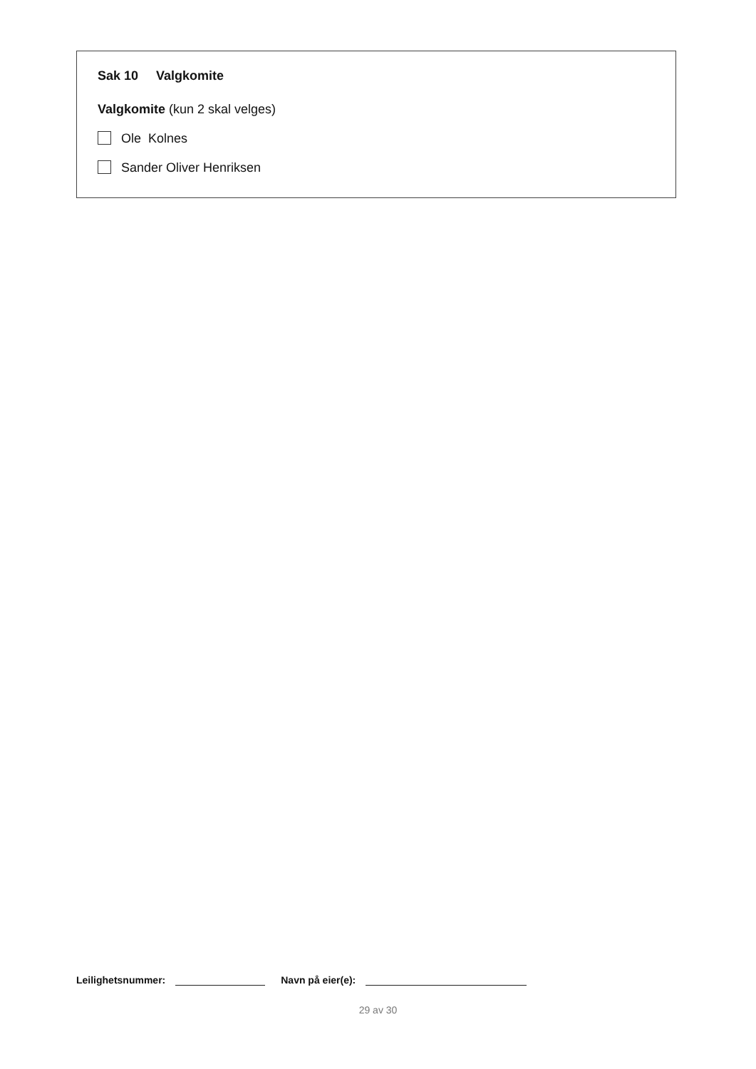Sak 10 Valgkomite
Valgkomite (kun 2 skal velges)
Ole Kolnes
Sander Oliver Henriksen
Leilighetsnummer: Navn på eier(e):
29 av 30